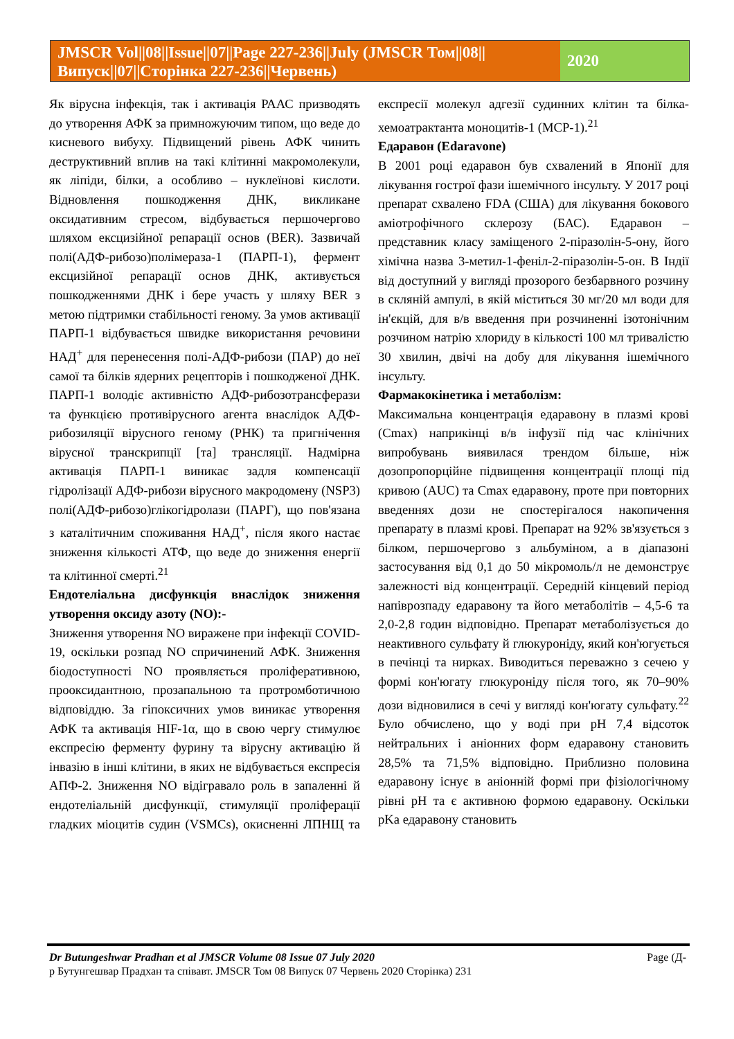JMSCR Vol||08||Issue||07||Page 227-236||July (JMSCR Том||08||Випуск||07||Сторінка 227-236||Червень)
2020
Як вірусна інфекція, так і активація РААС призводять до утворення АФК за примножуючим типом, що веде до кисневого вибуху. Підвищений рівень АФК чинить деструктивний вплив на такі клітинні макромолекули, як ліпіди, білки, а особливо – нуклеїнові кислоти. Відновлення пошкодження ДНК, викликане оксидативним стресом, відбувається першочергово шляхом ексцизійної репарації основ (BER). Зазвичай полі(АДФ-рибозо)полімераза-1 (ПАРП-1), фермент ексцизійної репарації основ ДНК, активується пошкодженнями ДНК і бере участь у шляху BER з метою підтримки стабільності геному. За умов активації ПАРП-1 відбувається швидке використання речовини НАД<sup>+</sup> для перенесення полі-АДФ-рибози (ПАР) до неї самої та білків ядерних рецепторів і пошкодженої ДНК. ПАРП-1 володіє активністю АДФ-рибозотрансферази та функцією противірусного агента внаслідок АДФ-рибозиляції вірусного геному (РНК) та пригнічення вірусної транскрипції [та] трансляції. Надмірна активація ПАРП-1 виникає задля компенсації гідролізації АДФ-рибози вірусного макродомену (NSP3) полі(АДФ-рибозо)глікогідролази (ПАРГ), що пов'язана з каталітичним споживання НАД<sup>+</sup>, після якого настає зниження кількості АТФ, що веде до зниження енергії та клітинної смерті.<sup>21</sup>
Ендотеліальна дисфункція внаслідок зниження утворення оксиду азоту (NO):-
Зниження утворення NO виражене при інфекції COVID- 19, оскільки розпад NO спричинений АФК. Зниження біодоступності NO проявляється проліферативною, прооксидантною, прозапальною та протромботичною відповіддю. За гіпоксичних умов виникає утворення АФК та активація HIF-1α, що в свою чергу стимулює експресію ферменту фурину та вірусну активацію й інвазію в інші клітини, в яких не відбувається експресія АПФ-2. Зниження NO відігравало роль в запаленні й ендотеліальній дисфункції, стимуляції проліферації гладких міоцитів судин (VSMCs), окисненні ЛПНЩ та експресії молекул адгезії судинних клітин та білка-хемоатрактанта моноцитів-1 (MCP-1).<sup>21</sup>
Едаравон (Edaravone)
В 2001 році едаравон був схвалений в Японії для лікування гострої фази ішемічного інсульту. У 2017 році препарат схвалено FDA (США) для лікування бокового аміотрофічного склерозу (БАС). Едаравон – представник класу заміщеного 2-піразолін-5-ону, його хімічна назва 3-метил-1-феніл-2-піразолін-5-он. В Індії від доступний у вигляді прозорого безбарвного розчину в скляній ампулі, в якій міститься 30 мг/20 мл води для ін'єкцій, для в/в введення при розчиненні ізотонічним розчином натрію хлориду в кількості 100 мл тривалістю 30 хвилин, двічі на добу для лікування ішемічного інсульту.
Фармакокінетика і метаболізм:
Максимальна концентрація едаравону в плазмі крові (Cmax) наприкінці в/в інфузії під час клінічних випробувань виявилася трендом більше, ніж дозопропорційне підвищення концентрації площі під кривою (AUC) та Cmax едаравону, проте при повторних введеннях дози не спостерігалося накопичення препарату в плазмі крові. Препарат на 92% зв'язується з білком, першочергово з альбуміном, а в діапазоні застосування від 0,1 до 50 мікромоль/л не демонструє залежності від концентрації. Середній кінцевий період напіврозпаду едаравону та його метаболітів – 4,5-6 та 2,0-2,8 годин відповідно. Препарат метаболізується до неактивного сульфату й глюкуроніду, який кон'югується в печінці та нирках. Виводиться переважно з сечею у формі кон'югату глюкуроніду після того, як 70–90% дози відновилися в сечі у вигляді кон'югату сульфату.<sup>22</sup> Було обчислено, що у воді при pH 7,4 відсоток нейтральних і аніонних форм едаравону становить 28,5% та 71,5% відповідно. Приблизно половина едаравону існує в аніонній формі при фізіологічному рівні pH та є активною формою едаравону. Оскільки pKa едаравону становить
Page (Д- Dr Butungeshwar Pradhan et al JMSCR Volume 08 Issue 07 July 2020
р Бутунгешвар Прадхан та співавт. JMSCR Том 08 Випуск 07 Червень 2020 Сторінка) 231